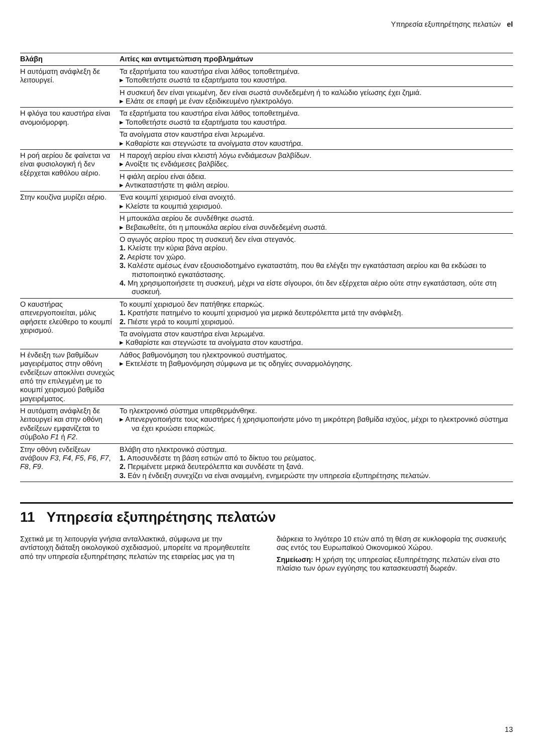Υπηρεσία εξυπηρέτησης πελατών el
| Βλάβη | Αιτίες και αντιμετώπιση προβλημάτων |
| --- | --- |
| Η αυτόματη ανάφλεξη δε λειτουργεί. | Τα εξαρτήματα του καυστήρα είναι λάθος τοποθετημένα. ▸ Τοποθετήστε σωστά τα εξαρτήματα του καυστήρα. |
| | Η συσκευή δεν είναι γειωμένη, δεν είναι σωστά συνδεδεμένη ή το καλώδιο γείωσης έχει ζημιά. ▸ Ελάτε σε επαφή με έναν εξειδικευμένο ηλεκτρολόγο. |
| Η φλόγα του καυστήρα είναι ανομοιόμορφη. | Τα εξαρτήματα του καυστήρα είναι λάθος τοποθετημένα. ▸ Τοποθετήστε σωστά τα εξαρτήματα του καυστήρα. |
| | Τα ανοίγματα στον καυστήρα είναι λερωμένα. ▸ Καθαρίστε και στεγνώστε τα ανοίγματα στον καυστήρα. |
| Η ροή αερίου δε φαίνεται να είναι φυσιολογική ή δεν εξέρχεται καθόλου αέριο. | Η παροχή αερίου είναι κλειστή λόγω ενδιάμεσων βαλβίδων. ▸ Ανοίξτε τις ενδιάμεσες βαλβίδες. |
| | Η φιάλη αερίου είναι άδεια. ▸ Αντικαταστήστε τη φιάλη αερίου. |
| Στην κουζίνα μυρίζει αέριο. | Ένα κουμπί χειρισμού είναι ανοιχτό. ▸ Κλείστε τα κουμπιά χειρισμού. |
| | Η μπουκάλα αερίου δε συνδέθηκε σωστά. ▸ Βεβαιωθείτε, ότι η μπουκάλα αερίου είναι συνδεδεμένη σωστά. |
| | Ο αγωγός αερίου προς τη συσκευή δεν είναι στεγανός. 1. Κλείστε την κύρια βάνα αερίου. 2. Αερίστε τον χώρο. 3. Καλέστε αμέσως έναν εξουσιοδοτημένο εγκαταστάτη, που θα ελέγξει την εγκατάσταση αερίου και θα εκδώσει το πιστοποιητικό εγκατάστασης. 4. Μη χρησιμοποιήσετε τη συσκευή, μέχρι να είστε σίγουροι, ότι δεν εξέρχεται αέριο ούτε στην εγκατάσταση, ούτε στη συσκευή. |
| Ο καυστήρας απενεργοποιείται, μόλις αφήσετε ελεύθερο το κουμπί χειρισμού. | Το κουμπί χειρισμού δεν πατήθηκε επαρκώς. 1. Κρατήστε πατημένο το κουμπί χειρισμού για μερικά δευτερόλεπτα μετά την ανάφλεξη. 2. Πιέστε γερά το κουμπί χειρισμού. |
| | Τα ανοίγματα στον καυστήρα είναι λερωμένα. ▸ Καθαρίστε και στεγνώστε τα ανοίγματα στον καυστήρα. |
| Η ένδειξη των βαθμίδων μαγειρέματος στην οθόνη ενδείξεων αποκλίνει συνεχώς από την επιλεγμένη με το κουμπί χειρισμού βαθμίδα μαγειρέματος. | Λάθος βαθμονόμηση του ηλεκτρονικού συστήματος. ▸ Εκτελέστε τη βαθμονόμηση σύμφωνα με τις οδηγίες συναρμολόγησης. |
| Η αυτόματη ανάφλεξη δε λειτουργεί και στην οθόνη ενδείξεων εμφανίζεται το σύμβολο F1 ή F2 . | Το ηλεκτρονικό σύστημα υπερθερμάνθηκε. ▸ Απενεργοποιήστε τους καυστήρες ή χρησιμοποιήστε μόνο τη μικρότερη βαθμίδα ισχύος, μέχρι το ηλεκτρονικό σύστημα να έχει κρυώσει επαρκώς. |
| Στην οθόνη ενδείξεων ανάβουν F3 , F4 , F5 , F6 , F7 , F8 , F9 . | Βλάβη στο ηλεκτρονικό σύστημα. 1. Αποσυνδέστε τη βάση εστιών από το δίκτυο του ρεύματος. 2. Περιμένετε μερικά δευτερόλεπτα και συνδέστε τη ξανά. 3. Εάν η ένδειξη συνεχίζει να είναι αναμμένη, ενημερώστε την υπηρεσία εξυπηρέτησης πελατών. |
11 Υπηρεσία εξυπηρέτησης πελατών
Σχετικά με τη λειτουργία γνήσια ανταλλακτικά, σύμφωνα με την αντίστοιχη διάταξη οικολογικού σχεδιασμού, μπορείτε να προμηθευτείτε από την υπηρεσία εξυπηρέτησης πελατών της εταιρείας μας για τη διάρκεια το λιγότερο 10 ετών από τη θέση σε κυκλοφορία της συσκευής σας εντός του Ευρωπαϊκού Οικονομικού Χώρου.
Σημείωση: Η χρήση της υπηρεσίας εξυπηρέτησης πελατών είναι στο πλαίσιο των όρων εγγύησης του κατασκευαστή δωρεάν.
13